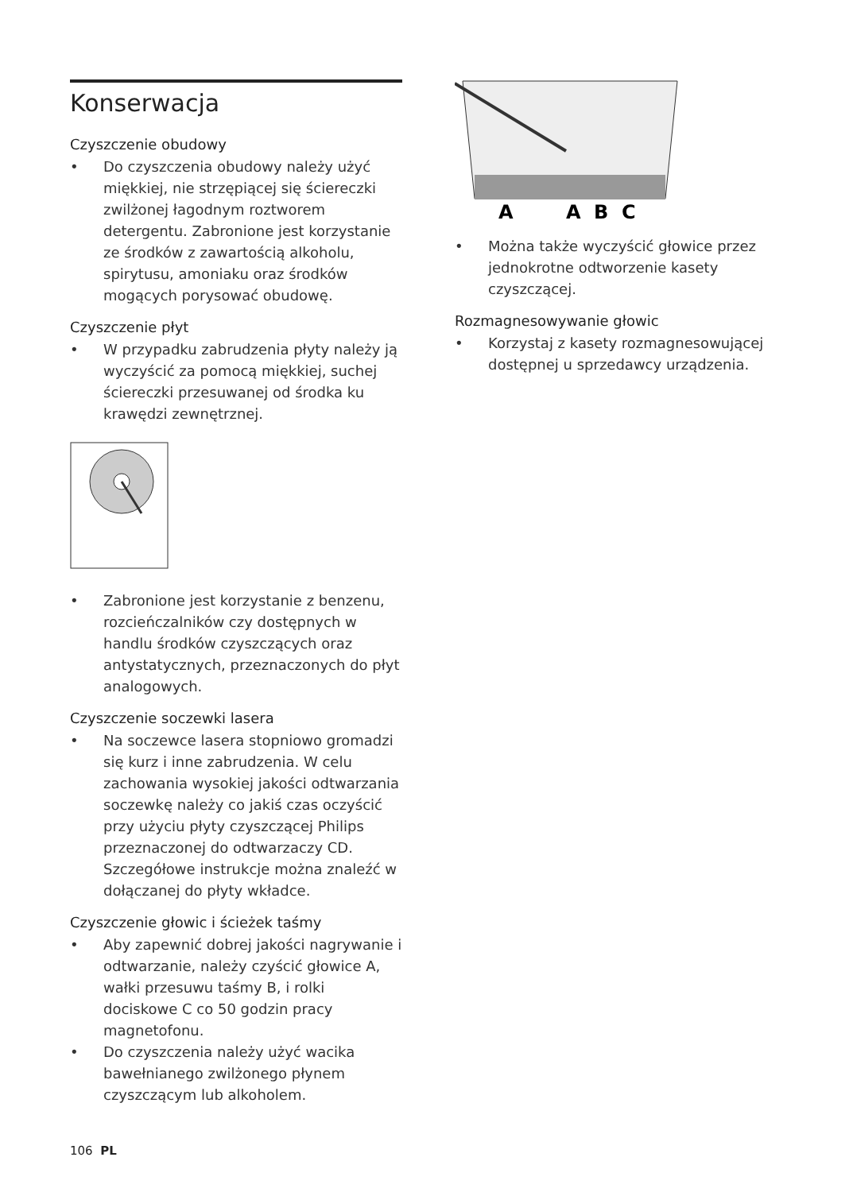Konserwacja
Czyszczenie obudowy
• Do czyszczenia obudowy należy użyć miękkiej, nie strzępiącej się ściereczki zwilżonej łagodnym roztworem detergentu. Zabronione jest korzystanie ze środków z zawartością alkoholu, spirytusu, amoniaku oraz środków mogących porysować obudowę.
Czyszczenie płyt
• W przypadku zabrudzenia płyty należy ją wyczyścić za pomocą miękkiej, suchej ściereczki przesuwanej od środka ku krawędzi zewnętrznej.
• Zabronione jest korzystanie z benzenu, rozcieńczalników czy dostępnych w handlu środków czyszczących oraz antystatycznych, przeznaczonych do płyt analogowych.
Czyszczenie soczewki lasera
• Na soczewce lasera stopniowo gromadzi się kurz i inne zabrudzenia. W celu zachowania wysokiej jakości odtwarzania soczewkę należy co jakiś czas oczyścić przy użyciu płyty czyszczącej Philips przeznaczonej do odtwarzaczy CD. Szczegółowe instrukcje można znaleźć w dołączanej do płyty wkładce.
Czyszczenie głowic i ścieżek taśmy
• Aby zapewnić dobrej jakości nagrywanie i odtwarzanie, należy czyścić głowice A, wałki przesuwu taśmy B, i rolki dociskowe C co 50 godzin pracy magnetofonu.
• Do czyszczenia należy użyć wacika bawełnianego zwilżonego płynem czyszczącym lub alkoholem.
A
A
B
C
• Można także wyczyścić głowice przez jednokrotne odtworzenie kasety czyszczącej.
Rozmagnesowywanie głowic
• Korzystaj z kasety rozmagnesowującej dostępnej u sprzedawcy urządzenia.
106 PL